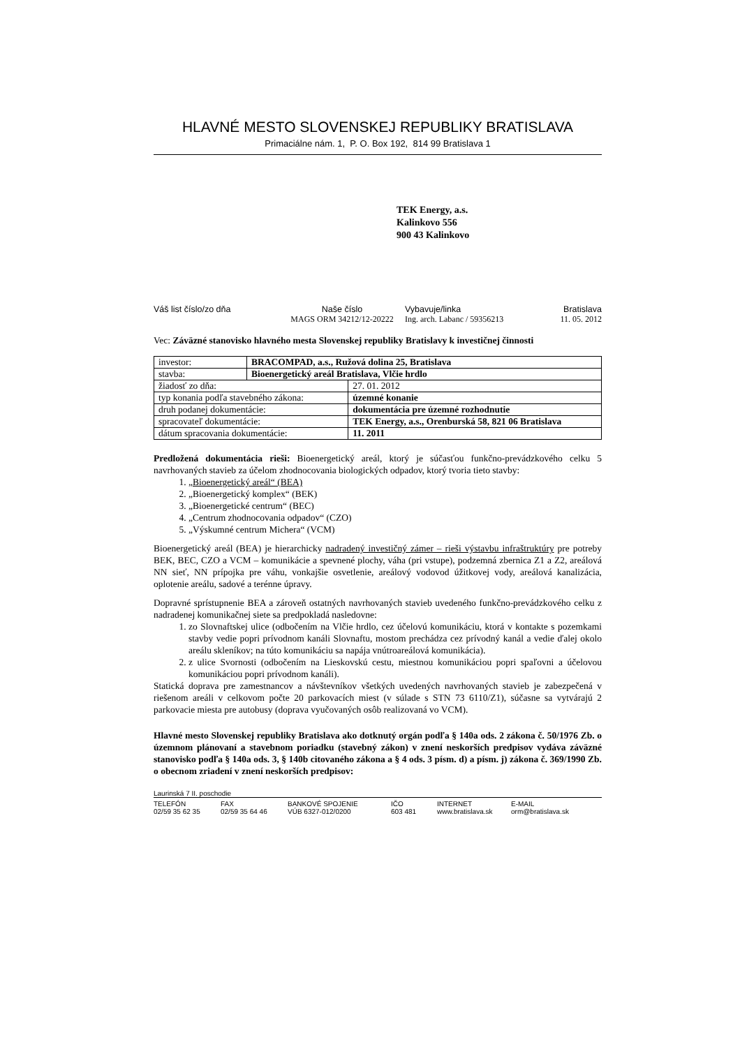HLAVNÉ MESTO SLOVENSKEJ REPUBLIKY BRATISLAVA
Primaciálne nám. 1, P. O. Box 192, 814 99 Bratislava 1
TEK Energy, a.s.
Kalinkovo 556
900 43 Kalinkovo
Váš list číslo/zo dňa
Naše číslo
Vybavuje/linka
Bratislava
MAGS ORM 34212/12-20222
Ing. arch. Labanc / 59356213
11. 05. 2012
Vec: Záväzné stanovisko hlavného mesta Slovenskej republiky Bratislavy k investičnej činnosti
| investor: | BRACOMPAD, a.s., Ružová dolina 25, Bratislava | |
| stavba: | Bioenergetický areál Bratislava, Vlčie hrdlo | |
| žiadosť zo dňa: | | 27. 01. 2012 |
| typ konania podľa stavebného zákona: | | územné konanie |
| druh podanej dokumentácie: | | dokumentácia pre územné rozhodnutie |
| spracovateľ dokumentácie: | | TEK Energy, a.s., Orenburská 58, 821 06 Bratislava |
| dátum spracovania dokumentácie: | | 11. 2011 |
Predložená dokumentácia rieši: Bioenergetický areál, ktorý je súčasťou funkčno-prevádzkového celku 5 navrhovaných stavieb za účelom zhodnocovania biologických odpadov, ktorý tvoria tieto stavby:
1. „Bioenergetický areál“ (BEA)
2. „Bioenergetický komplex“ (BEK)
3. „Bioenergetické centrum“ (BEC)
4. „Centrum zhodnocovania odpadov“ (CZO)
5. „Výskumné centrum Michera“ (VCM)
Bioenergetický areál (BEA) je hierarchicky nadradený investičný zámer – rieši výstavbu infraštruktúry pre potreby BEK, BEC, CZO a VCM – komunikácie a spevnené plochy, váha (pri vstupe), podzemná zbernica Z1 a Z2, areálová NN sieť, NN prípojka pre váhu, vonkajšie osvetlenie, areálový vodovod úžitkovej vody, areálová kanalizácia, oplotenie areálu, sadové a terénne úpravy.
Dopravné sprístupnenie BEA a zároveň ostatných navrhovaných stavieb uvedeného funkčno-prevádzkového celku z nadradenej komunikačnej siete sa predpokladá nasledovne:
1. zo Slovnaftskej ulice (odbočením na Vlčie hrdlo, cez účelovú komunikáciu, ktorá v kontakte s pozemkami stavby vedie popri prívodnom kanáli Slovnaftu, mostom prechádza cez prívodný kanál a vedie ďalej okolo areálu skleníkov; na túto komunikáciu sa napája vnútroareálová komunikácia).
2. z ulice Svornosti (odbočením na Lieskovskú cestu, miestnou komunikáciou popri spaľovni a účelovou komunikáciou popri prívodnom kanáli).
Statická doprava pre zamestnancov a návštevníkov všetkých uvedených navrhovaných stavieb je zabezpečená v riešenom areáli v celkovom počte 20 parkovacích miest (v súlade s STN 73 6110/Z1), súčasne sa vytvárajú 2 parkovacie miesta pre autobusy (doprava vyučovaných osôb realizovaná vo VCM).
Hlavné mesto Slovenskej republiky Bratislava ako dotknutý orgán podľa § 140a ods. 2 zákona č. 50/1976 Zb. o územnom plánovaní a stavebnom poriadku (stavebný zákon) v znení neskorších predpisov vydáva záväzné stanovisko podľa § 140a ods. 3, § 140b citovaného zákona a § 4 ods. 3 písm. d) a písm. j) zákona č. 369/1990 Zb. o obecnom zriadení v znení neskorších predpisov:
Laurinská 7 II. poschodie
TELEFÓN
FAX
BANKOVÉ SPOJENIE
IČO
INTERNET
E-MAIL
02/59 35 62 35
02/59 35 64 46
VÚB 6327-012/0200
603 481
www.bratislava.sk
orm@bratislava.sk